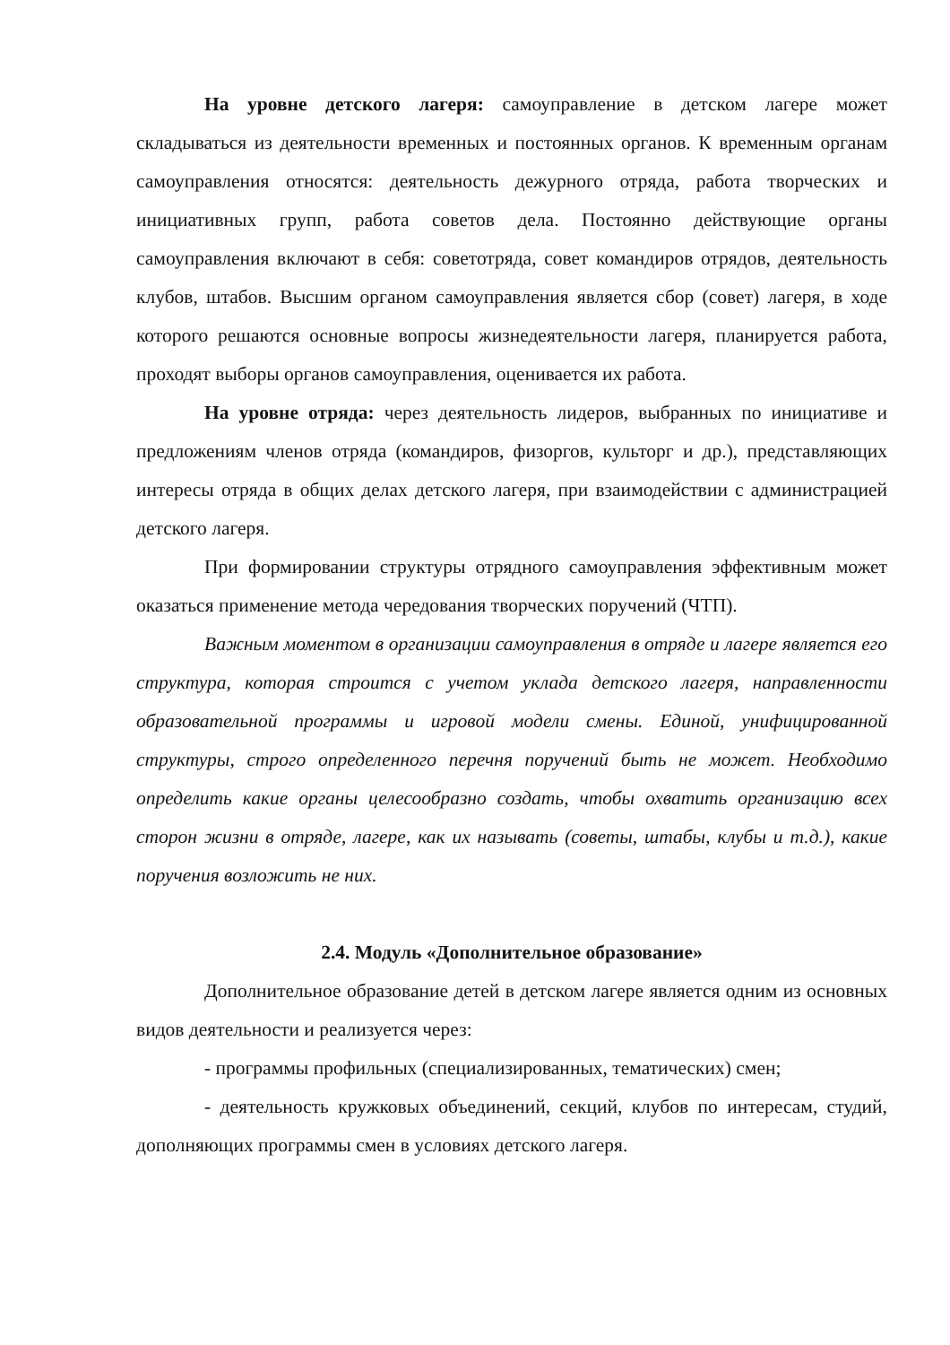На уровне детского лагеря: самоуправление в детском лагере может складываться из деятельности временных и постоянных органов. К временным органам самоуправления относятся: деятельность дежурного отряда, работа творческих и инициативных групп, работа советов дела. Постоянно действующие органы самоуправления включают в себя: советотряда, совет командиров отрядов, деятельность клубов, штабов. Высшим органом самоуправления является сбор (совет) лагеря, в ходе которого решаются основные вопросы жизнедеятельности лагеря, планируется работа, проходят выборы органов самоуправления, оценивается их работа.
На уровне отряда: через деятельность лидеров, выбранных по инициативе и предложениям членов отряда (командиров, физоргов, культорг и др.), представляющих интересы отряда в общих делах детского лагеря, при взаимодействии с администрацией детского лагеря.
При формировании структуры отрядного самоуправления эффективным может оказаться применение метода чередования творческих поручений (ЧТП).
Важным моментом в организации самоуправления в отряде и лагере является его структура, которая строится с учетом уклада детского лагеря, направленности образовательной программы и игровой модели смены. Единой, унифицированной структуры, строго определенного перечня поручений быть не может. Необходимо определить какие органы целесообразно создать, чтобы охватить организацию всех сторон жизни в отряде, лагере, как их называть (советы, штабы, клубы и т.д.), какие поручения возложить не них.
2.4. Модуль «Дополнительное образование»
Дополнительное образование детей в детском лагере является одним из основных видов деятельности и реализуется через:
- программы профильных (специализированных, тематических) смен;
- деятельность кружковых объединений, секций, клубов по интересам, студий, дополняющих программы смен в условиях детского лагеря.